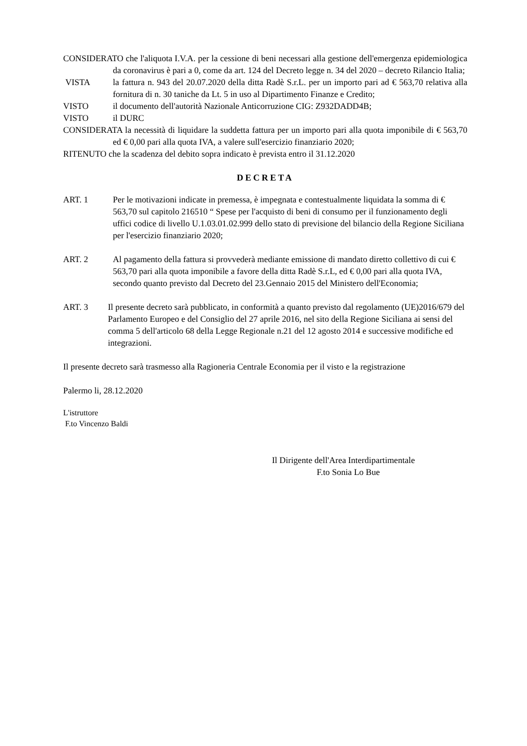CONSIDERATO che l'aliquota I.V.A. per la cessione di beni necessari alla gestione dell'emergenza epidemiologica da coronavirus è pari a 0, come da art. 124 del Decreto legge n. 34 del 2020 – decreto Rilancio Italia;
VISTA la fattura n. 943 del 20.07.2020 della ditta Radè S.r.L. per un importo pari ad € 563,70 relativa alla fornitura di n. 30 taniche da Lt. 5 in uso al Dipartimento Finanze e Credito;
VISTO il documento dell'autorità Nazionale Anticorruzione CIG: Z932DADD4B;
VISTO il DURC
CONSIDERATA la necessità di liquidare la suddetta fattura per un importo pari alla quota imponibile di € 563,70 ed € 0,00 pari alla quota IVA, a valere sull'esercizio finanziario 2020;
RITENUTO che la scadenza del debito sopra indicato è prevista entro il 31.12.2020
DECRETA
ART. 1 Per le motivazioni indicate in premessa, è impegnata e contestualmente liquidata la somma di € 563,70 sul capitolo 216510 “ Spese per l'acquisto di beni di consumo per il funzionamento degli uffici codice di livello U.1.03.01.02.999 dello stato di previsione del bilancio della Regione Siciliana per l'esercizio finanziario 2020;
ART. 2 Al pagamento della fattura si provvederà mediante emissione di mandato diretto collettivo di cui € 563,70 pari alla quota imponibile a favore della ditta Radè S.r.L, ed € 0,00 pari alla quota IVA, secondo quanto previsto dal Decreto del 23.Gennaio 2015 del Ministero dell'Economia;
ART. 3 Il presente decreto sarà pubblicato, in conformità a quanto previsto dal regolamento (UE)2016/679 del Parlamento Europeo e del Consiglio del 27 aprile 2016, nel sito della Regione Siciliana ai sensi del comma 5 dell'articolo 68 della Legge Regionale n.21 del 12 agosto 2014 e successive modifiche ed integrazioni.
Il presente decreto sarà trasmesso alla Ragioneria Centrale Economia per il visto e la registrazione
Palermo li, 28.12.2020
L'istruttore
F.to Vincenzo Baldi
Il Dirigente dell'Area Interdipartimentale
F.to Sonia Lo Bue